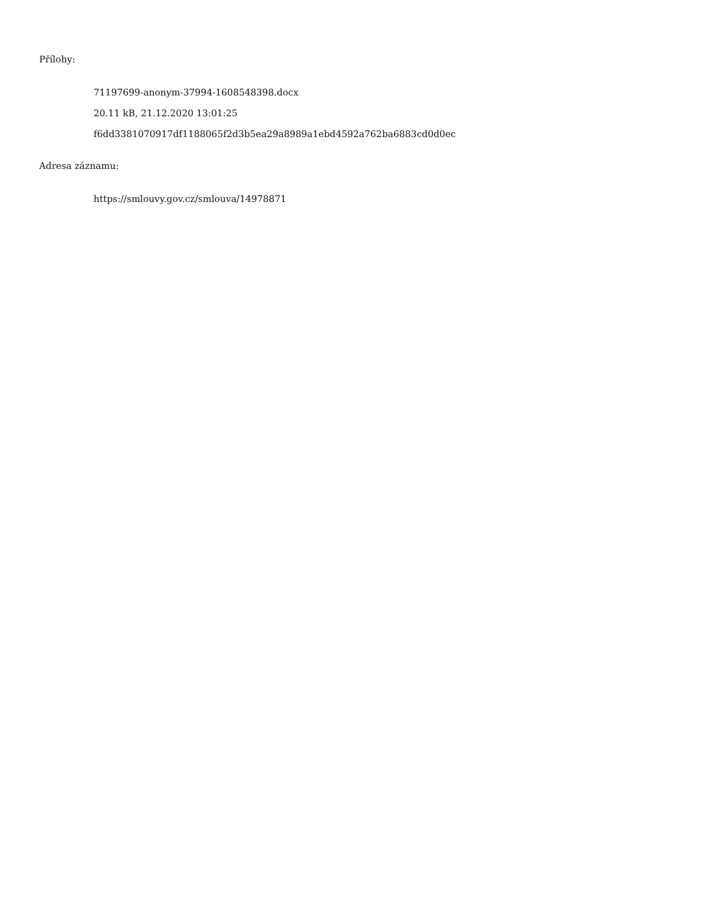Přílohy:
71197699-anonym-37994-1608548398.docx
20.11 kB, 21.12.2020 13:01:25
f6dd3381070917df1188065f2d3b5ea29a8989a1ebd4592a762ba6883cd0d0ec
Adresa záznamu:
https://smlouvy.gov.cz/smlouva/14978871